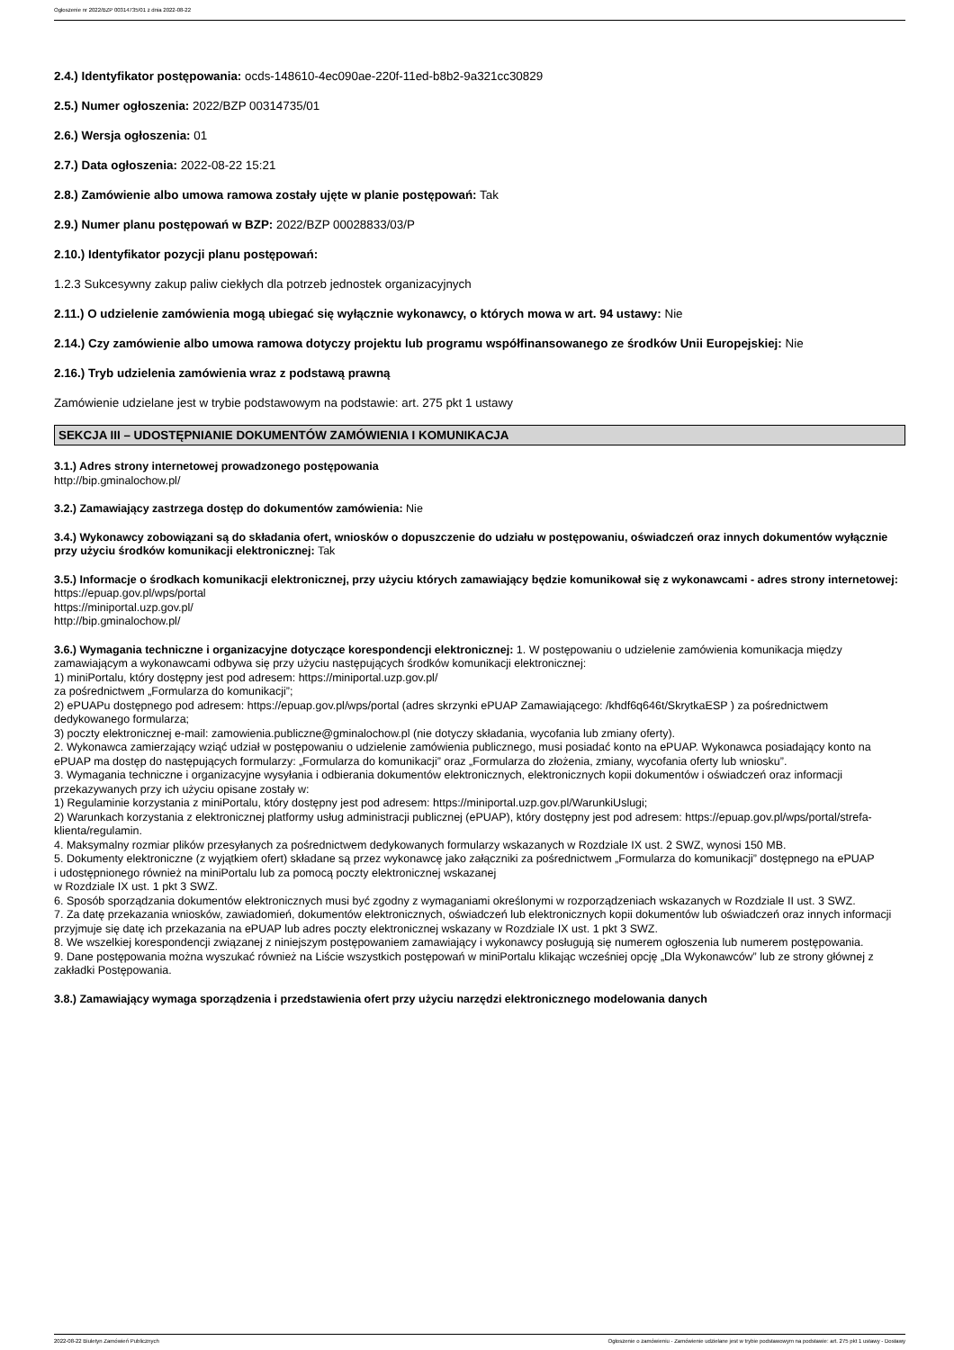Ogłoszenie nr 2022/BZP 00314735/01 z dnia 2022-08-22
2.4.) Identyfikator postępowania: ocds-148610-4ec090ae-220f-11ed-b8b2-9a321cc30829
2.5.) Numer ogłoszenia: 2022/BZP 00314735/01
2.6.) Wersja ogłoszenia: 01
2.7.) Data ogłoszenia: 2022-08-22 15:21
2.8.) Zamówienie albo umowa ramowa zostały ujęte w planie postępowań: Tak
2.9.) Numer planu postępowań w BZP: 2022/BZP 00028833/03/P
2.10.) Identyfikator pozycji planu postępowań:
1.2.3 Sukcesywny zakup paliw ciekłych dla potrzeb jednostek organizacyjnych
2.11.) O udzielenie zamówienia mogą ubiegać się wyłącznie wykonawcy, o których mowa w art. 94 ustawy: Nie
2.14.) Czy zamówienie albo umowa ramowa dotyczy projektu lub programu współfinansowanego ze środków Unii Europejskiej: Nie
2.16.) Tryb udzielenia zamówienia wraz z podstawą prawną
Zamówienie udzielane jest w trybie podstawowym na podstawie: art. 275 pkt 1 ustawy
SEKCJA III – UDOSTĘPNIANIE DOKUMENTÓW ZAMÓWIENIA I KOMUNIKACJA
3.1.) Adres strony internetowej prowadzonego postępowania
http://bip.gminalochow.pl/
3.2.) Zamawiający zastrzega dostęp do dokumentów zamówienia: Nie
3.4.) Wykonawcy zobowiązani są do składania ofert, wniosków o dopuszczenie do udziału w postępowaniu, oświadczeń oraz innych dokumentów wyłącznie przy użyciu środków komunikacji elektronicznej: Tak
3.5.) Informacje o środkach komunikacji elektronicznej, przy użyciu których zamawiający będzie komunikował się z wykonawcami - adres strony internetowej: https://epuap.gov.pl/wps/portal
https://miniportal.uzp.gov.pl/
http://bip.gminalochow.pl/
3.6.) Wymagania techniczne i organizacyjne dotyczące korespondencji elektronicznej: 1. W postępowaniu o udzielenie zamówienia komunikacja między zamawiającym a wykonawcami odbywa się przy użyciu następujących środków komunikacji elektronicznej:
1) miniPortalu, który dostępny jest pod adresem: https://miniportal.uzp.gov.pl/
za pośrednictwem „Formularza do komunikacji”;
2) ePUAPu dostępnego pod adresem: https://epuap.gov.pl/wps/portal (adres skrzynki ePUAP Zamawiającego: /khdf6q646t/SkrytkaESP ) za pośrednictwem dedykowanego formularza;
3) poczty elektronicznej e-mail: zamowienia.publiczne@gminalochow.pl (nie dotyczy składania, wycofania lub zmiany oferty).
2. Wykonawca zamierzający wziąć udział w postępowaniu o udzielenie zamówienia publicznego, musi posiadać konto na ePUAP. Wykonawca posiadający konto na ePUAP ma dostęp do następujących formularzy: „Formularza do komunikacji” oraz „Formularza do złożenia, zmiany, wycofania oferty lub wniosku”.
3. Wymagania techniczne i organizacyjne wysyłania i odbierania dokumentów elektronicznych, elektronicznych kopii dokumentów i oświadczeń oraz informacji przekazywanych przy ich użyciu opisane zostały w:
1) Regulaminie korzystania z miniPortalu, który dostępny jest pod adresem: https://miniportal.uzp.gov.pl/WarunkiUslugi;
2) Warunkach korzystania z elektronicznej platformy usług administracji publicznej (ePUAP), który dostępny jest pod adresem: https://epuap.gov.pl/wps/portal/strefa-klienta/regulamin.
4. Maksymalny rozmiar plików przesyłanych za pośrednictwem dedykowanych formularzy wskazanych w Rozdziale IX ust. 2 SWZ, wynosi 150 MB.
5. Dokumenty elektroniczne (z wyjątkiem ofert) składane są przez wykonawcę jako załączniki za pośrednictwem „Formularza do komunikacji” dostępnego na ePUAP
i udostępnionego również na miniPortalu lub za pomocą poczty elektronicznej wskazanej
w Rozdziale IX ust. 1 pkt 3 SWZ.
6. Sposób sporządzania dokumentów elektronicznych musi być zgodny z wymaganiami określonymi w rozporządzeniach wskazanych w Rozdziale II ust. 3 SWZ.
7. Za datę przekazania wniosków, zawiadomień, dokumentów elektronicznych, oświadczeń lub elektronicznych kopii dokumentów lub oświadczeń oraz innych informacji przyjmuje się datę ich przekazania na ePUAP lub adres poczty elektronicznej wskazany w Rozdziale IX ust. 1 pkt 3 SWZ.
8. We wszelkiej korespondencji związanej z niniejszym postępowaniem zamawiający i wykonawcy posługują się numerem ogłoszenia lub numerem postępowania.
9. Dane postępowania można wyszukać również na Liście wszystkich postępowań w miniPortalu klikając wcześniej opcję „Dla Wykonawców” lub ze strony głównej z zakładki Postępowania.
3.8.) Zamawiający wymaga sporządzenia i przedstawienia ofert przy użyciu narzędzi elektronicznego modelowania danych
2022-08-22 Biuletyn Zamówień Publicznych Ogłoszenie o zamówieniu - Zamówienie udzielane jest w trybie podstawowym na podstawie: art. 275 pkt 1 ustawy - Dostawy